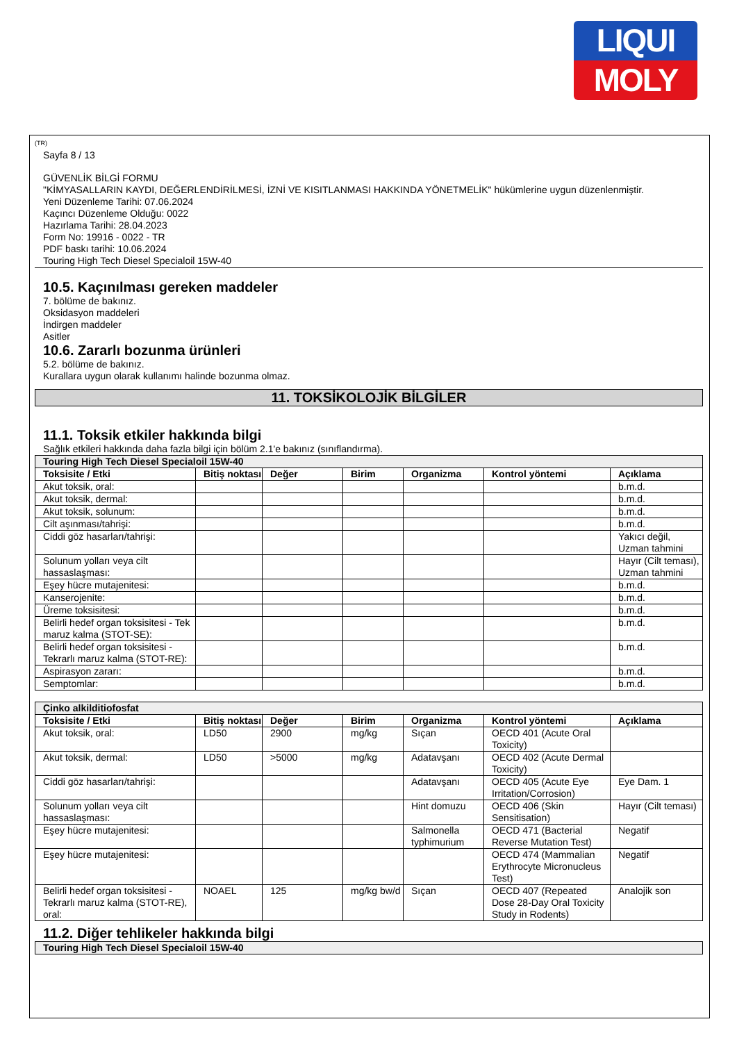LIQUI
MOLY
(TR)
Sayfa 8 / 13
GÜVENLİK BİLGİ FORMU
"KİMYASALLARIN KAYDI, DEĞERLENDİRİLMESİ, İZNİ VE KISITLANMASI HAKKINDA YÖNETMELİK" hükümlerine uygun düzenlenmiştir.
Yeni Düzenleme Tarihi: 07.06.2024
Kaçıncı Düzenleme Olduğu: 0022
Hazırlama Tarihi: 28.04.2023
Form No: 19916 - 0022 - TR
PDF baskı tarihi: 10.06.2024
Touring High Tech Diesel Specialoil 15W-40
10.5. Kaçınılması gereken maddeler
7. bölüme de bakınız.
Oksidasyon maddeleri
İndirgen maddeler
Asitler
10.6. Zararlı bozunma ürünleri
5.2. bölüme de bakınız.
Kurallara uygun olarak kullanımı halinde bozunma olmaz.
11. TOKSİKOLOJİK BİLGİLER
11.1. Toksik etkiler hakkında bilgi
Sağlık etkileri hakkında daha fazla bilgi için bölüm 2.1'e bakınız (sınıflandırma).
| Touring High Tech Diesel Specialoil 15W-40 | | | | | | |
| Toksisite / Etki | Bitiş noktası | Değer | Birim | Organizma | Kontrol yöntemi | Açıklama |
| Akut toksik, oral: | | | | | | b.m.d. |
| Akut toksik, dermal: | | | | | | b.m.d. |
| Akut toksik, solunum: | | | | | | b.m.d. |
| Cilt aşınması/tahrişi: | | | | | | b.m.d. |
| Ciddi göz hasarları/tahrişi: | | | | | | Yakıcı değil, Uzman tahmini |
| Solunum yolları veya cilt hassaslaşması: | | | | | | Hayır (Cilt teması), Uzman tahmini |
| Eşey hücre mutajenitesi: | | | | | | b.m.d. |
| Kanserojenite: | | | | | | b.m.d. |
| Üreme toksisitesi: | | | | | | b.m.d. |
| Belirli hedef organ toksisitesi - Tek maruz kalma (STOT-SE): | | | | | | b.m.d. |
| Belirli hedef organ toksisitesi - Tekrarlı maruz kalma (STOT-RE): | | | | | | b.m.d. |
| Aspirasyon zararı: | | | | | | b.m.d. |
| Semptomlar: | | | | | | b.m.d. |
| Çinko alkilditiofosfat | | | | | | |
| Toksisite / Etki | Bitiş noktası | Değer | Birim | Organizma | Kontrol yöntemi | Açıklama |
| Akut toksik, oral: | LD50 | 2900 | mg/kg | Sıçan | OECD 401 (Acute Oral Toxicity) | |
| Akut toksik, dermal: | LD50 | >5000 | mg/kg | Adatavşanı | OECD 402 (Acute Dermal Toxicity) | |
| Ciddi göz hasarları/tahrişi: | | | | Adatavşanı | OECD 405 (Acute Eye Irritation/Corrosion) | Eye Dam. 1 |
| Solunum yolları veya cilt hassaslaşması: | | | | Hint domuzu | OECD 406 (Skin Sensitisation) | Hayır (Cilt teması) |
| Eşey hücre mutajenitesi: | | | | Salmonella typhimurium | OECD 471 (Bacterial Reverse Mutation Test) | Negatif |
| Eşey hücre mutajenitesi: | | | | | OECD 474 (Mammalian Erythrocyte Micronucleus Test) | Negatif |
| Belirli hedef organ toksisitesi - Tekrarlı maruz kalma (STOT-RE), oral: | NOAEL | 125 | mg/kg bw/d | Sıçan | OECD 407 (Repeated Dose 28-Day Oral Toxicity Study in Rodents) | Analojik son |
11.2. Diğer tehlikeler hakkında bilgi
| Touring High Tech Diesel Specialoil 15W-40 |